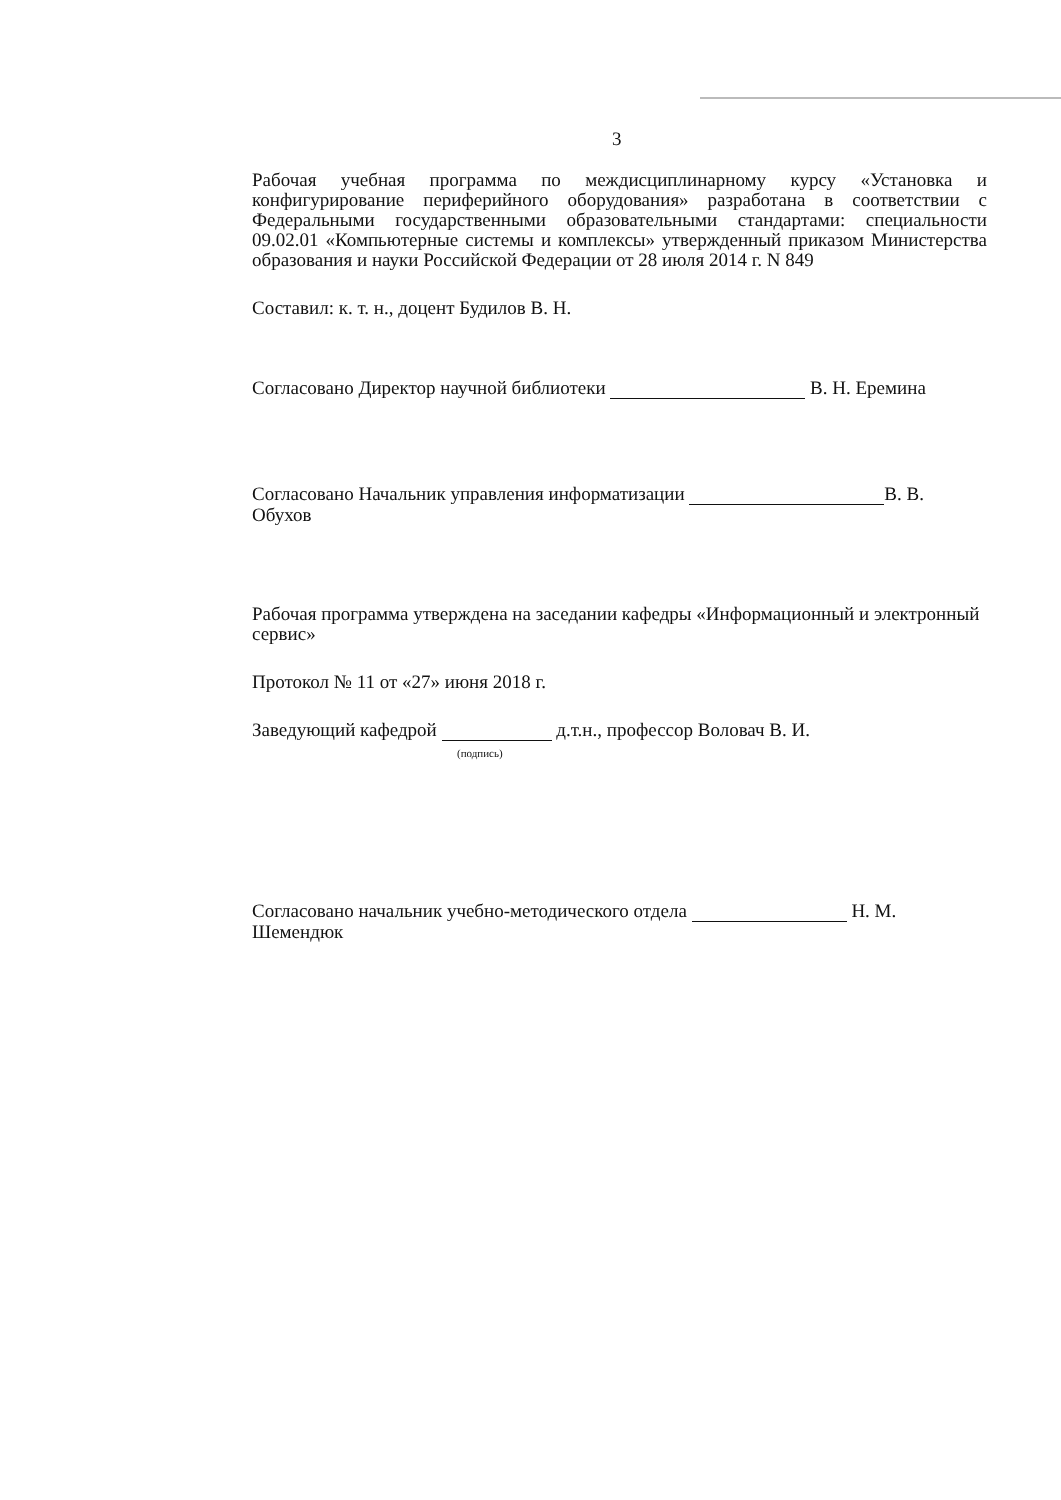3
Рабочая учебная программа по междисциплинарному курсу «Установка и конфигурирование периферийного оборудования» разработана в соответствии с Федеральными государственными образовательными стандартами: специальности 09.02.01 «Компьютерные системы и комплексы» утвержденный приказом Министерства образования и науки Российской Федерации от 28 июля 2014 г. N 849
Составил: к. т. н., доцент Будилов В. Н.
Согласовано Директор научной библиотеки В. Н. Еремина
Согласовано Начальник управления информатизации В. В. Обухов
Рабочая программа утверждена на заседании кафедры «Информационный и электронный сервис»
Протокол № 11 от «27» июня 2018 г.
Заведующий кафедрой д.т.н., профессор Воловач В. И.
(подпись)
Согласовано начальник учебно-методического отдела Н. М. Шемендюк